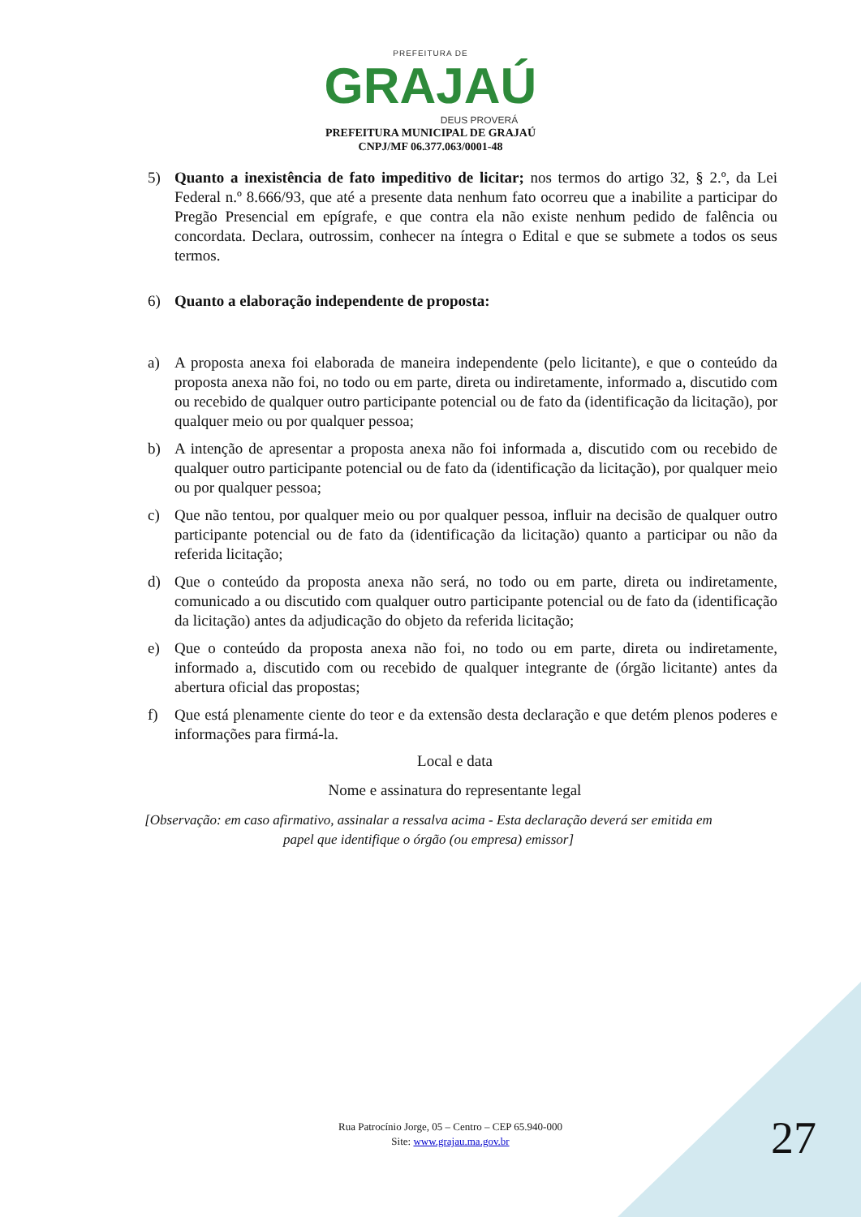PREFEITURA DE
GRAJAÚ
DEUS PROVERÁ
PREFEITURA MUNICIPAL DE GRAJAÚ
CNPJ/MF 06.377.063/0001-48
5) Quanto a inexistência de fato impeditivo de licitar; nos termos do artigo 32, § 2.º, da Lei Federal n.º 8.666/93, que até a presente data nenhum fato ocorreu que a inabilite a participar do Pregão Presencial em epígrafe, e que contra ela não existe nenhum pedido de falência ou concordata. Declara, outrossim, conhecer na íntegra o Edital e que se submete a todos os seus termos.
6) Quanto a elaboração independente de proposta:
a) A proposta anexa foi elaborada de maneira independente (pelo licitante), e que o conteúdo da proposta anexa não foi, no todo ou em parte, direta ou indiretamente, informado a, discutido com ou recebido de qualquer outro participante potencial ou de fato da (identificação da licitação), por qualquer meio ou por qualquer pessoa;
b) A intenção de apresentar a proposta anexa não foi informada a, discutido com ou recebido de qualquer outro participante potencial ou de fato da (identificação da licitação), por qualquer meio ou por qualquer pessoa;
c) Que não tentou, por qualquer meio ou por qualquer pessoa, influir na decisão de qualquer outro participante potencial ou de fato da (identificação da licitação) quanto a participar ou não da referida licitação;
d) Que o conteúdo da proposta anexa não será, no todo ou em parte, direta ou indiretamente, comunicado a ou discutido com qualquer outro participante potencial ou de fato da (identificação da licitação) antes da adjudicação do objeto da referida licitação;
e) Que o conteúdo da proposta anexa não foi, no todo ou em parte, direta ou indiretamente, informado a, discutido com ou recebido de qualquer integrante de (órgão licitante) antes da abertura oficial das propostas;
f) Que está plenamente ciente do teor e da extensão desta declaração e que detém plenos poderes e informações para firmá-la.
Local e data
Nome e assinatura do representante legal
[Observação: em caso afirmativo, assinalar a ressalva acima - Esta declaração deverá ser emitida em papel que identifique o órgão (ou empresa) emissor]
Rua Patrocínio Jorge, 05 – Centro – CEP 65.940-000
Site: www.grajau.ma.gov.br
27